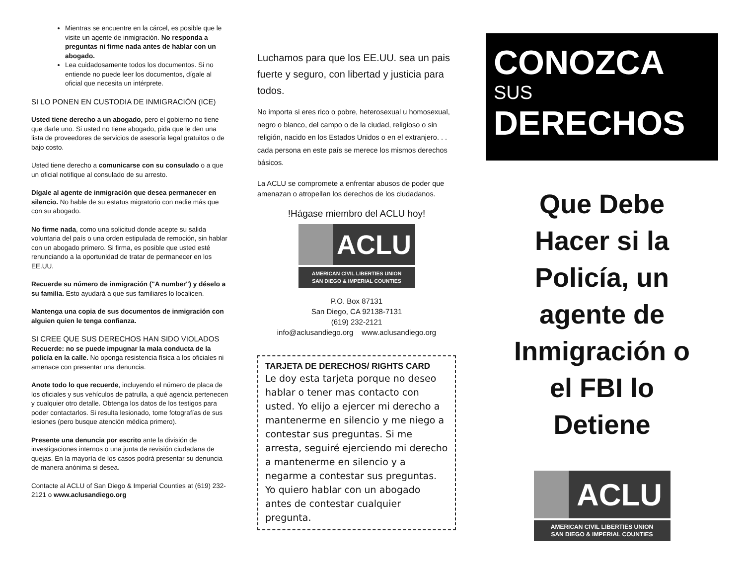Mientras se encuentre en la cárcel, es posible que le visite un agente de inmigración. No responda a preguntas ni firme nada antes de hablar con un abogado.
Lea cuidadosamente todos los documentos. Si no entiende no puede leer los documentos, dígale al oficial que necesita un intérprete.
SI LO PONEN EN CUSTODIA DE INMIGRACIÓN (ICE)
Usted tiene derecho a un abogado, pero el gobierno no tiene que darle uno. Si usted no tiene abogado, pida que le den una lista de proveedores de servicios de asesoría legal gratuitos o de bajo costo.
Usted tiene derecho a comunicarse con su consulado o a que un oficial notifique al consulado de su arresto.
Dígale al agente de inmigración que desea permanecer en silencio. No hable de su estatus migratorio con nadie más que con su abogado.
No firme nada, como una solicitud donde acepte su salida voluntaria del país o una orden estipulada de remoción, sin hablar con un abogado primero. Si firma, es posible que usted esté renunciando a la oportunidad de tratar de permanecer en los EE.UU.
Recuerde su número de inmigración ("A number") y déselo a su familia. Esto ayudará a que sus familiares lo localicen.
Mantenga una copia de sus documentos de inmigración con alguien quien le tenga confianza.
SI CREE QUE SUS DERECHOS HAN SIDO VIOLADOS
Recuerde: no se puede impugnar la mala conducta de la policía en la calle. No oponga resistencia física a los oficiales ni amenace con presentar una denuncia.
Anote todo lo que recuerde, incluyendo el número de placa de los oficiales y sus vehículos de patrulla, a qué agencia pertenecen y cualquier otro detalle. Obtenga los datos de los testigos para poder contactarlos. Si resulta lesionado, tome fotografías de sus lesiones (pero busque atención médica primero).
Presente una denuncia por escrito ante la división de investigaciones internos o una junta de revisión ciudadana de quejas. En la mayoría de los casos podrá presentar su denuncia de manera anónima si desea.
Contacte al ACLU of San Diego & Imperial Counties at (619) 232-2121 o www.aclusandiego.org
Luchamos para que los EE.UU. sea un pais fuerte y seguro, con libertad y justicia para todos.
No importa si eres rico o pobre, heterosexual u homosexual, negro o blanco, del campo o de la ciudad, religioso o sin religión, nacido en los Estados Unidos o en el extranjero. . . cada persona en este país se merece los mismos derechos básicos.
La ACLU se compromete a enfrentar abusos de poder que amenazan o atropellan los derechos de los ciudadanos.
!Hágase miembro del ACLU hoy!
ACLU
AMERICAN CIVIL LIBERTIES UNION
SAN DIEGO & IMPERIAL COUNTIES
P.O. Box 87131
San Diego, CA 92138-7131
(619) 232-2121
info@aclusandiego.org www.aclusandiego.org
TARJETA DE DERECHOS/ RIGHTS CARD
Le doy esta tarjeta porque no deseo hablar o tener mas contacto con usted. Yo elijo a ejercer mi derecho a mantenerme en silencio y me niego a contestar sus preguntas. Si me arresta, seguiré ejerciendo mi derecho a mantenerme en silencio y a negarme a contestar sus preguntas. Yo quiero hablar con un abogado antes de contestar cualquier pregunta.
CONOZCA
SUS
DERECHOS
Que Debe
Hacer si la
Policía, un
agente de
Inmigración o
el FBI lo
Detiene
ACLU
AMERICAN CIVIL LIBERTIES UNION
SAN DIEGO & IMPERIAL COUNTIES